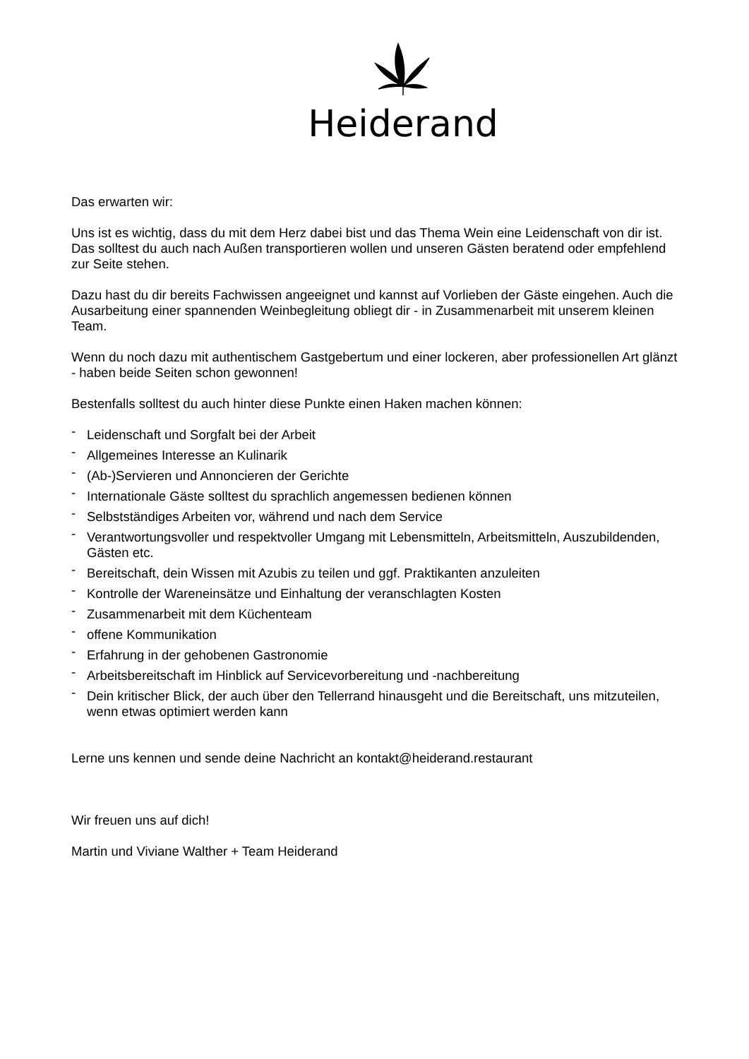Heiderand
Das erwarten wir:
Uns ist es wichtig, dass du mit dem Herz dabei bist und das Thema Wein eine Leidenschaft von dir ist. Das solltest du auch nach Außen transportieren wollen und unseren Gästen beratend oder empfehlend zur Seite stehen.
Dazu hast du dir bereits Fachwissen angeeignet und kannst auf Vorlieben der Gäste eingehen. Auch die Ausarbeitung einer spannenden Weinbegleitung obliegt dir - in Zusammenarbeit mit unserem kleinen Team.
Wenn du noch dazu mit authentischem Gastgebertum und einer lockeren, aber professionellen Art glänzt - haben beide Seiten schon gewonnen!
Bestenfalls solltest du auch hinter diese Punkte einen Haken machen können:
- Leidenschaft und Sorgfalt bei der Arbeit
- Allgemeines Interesse an Kulinarik
- (Ab-)Servieren und Annoncieren der Gerichte
- Internationale Gäste solltest du sprachlich angemessen bedienen können
- Selbstständiges Arbeiten vor, während und nach dem Service
- Verantwortungsvoller und respektvoller Umgang mit Lebensmitteln, Arbeitsmitteln, Auszubildenden, Gästen etc.
- Bereitschaft, dein Wissen mit Azubis zu teilen und ggf. Praktikanten anzuleiten
- Kontrolle der Wareneinsätze und Einhaltung der veranschlagten Kosten
- Zusammenarbeit mit dem Küchenteam
- offene Kommunikation
- Erfahrung in der gehobenen Gastronomie
- Arbeitsbereitschaft im Hinblick auf Servicevorbereitung und -nachbereitung
- Dein kritischer Blick, der auch über den Tellerrand hinausgeht und die Bereitschaft, uns mitzuteilen, wenn etwas optimiert werden kann
Lerne uns kennen und sende deine Nachricht an kontakt@heiderand.restaurant
Wir freuen uns auf dich!
Martin und Viviane Walther + Team Heiderand